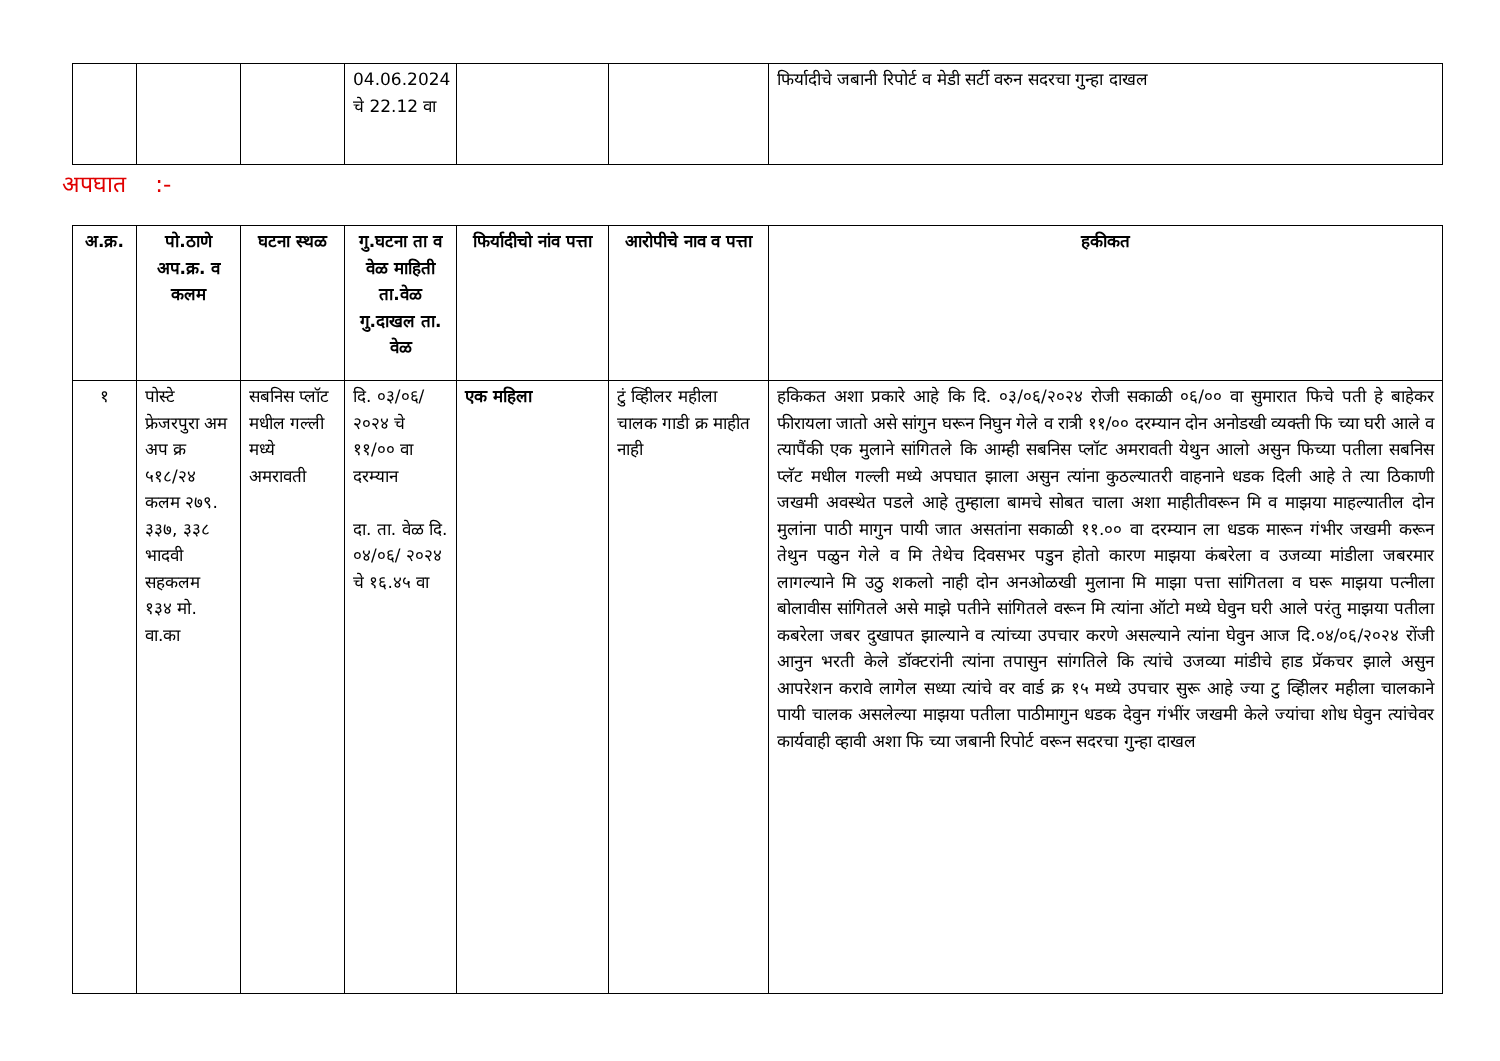| | | | 04.06.2024 चे 22.12 वा | | | फिर्यादीचे जबानी रिपोर्ट व मेडी सर्टी वरुन सदरचा गुन्हा दाखल |
अपघात :-
| अ.क्र. | पो.ठाणे अप.क्र. व कलम | घटना स्थळ | गु.घटना ता व वेळ माहिती ता.वेळ गु.दाखल ता. वेळ | फिर्यादीचो नांव पत्ता | आरोपीचे नाव व पत्ता | हकीकत |
| --- | --- | --- | --- | --- | --- | --- |
| १ | पोस्टे फ्रेजरपुरा अम अप क्र ५१८/२४ कलम २७९. ३३७, ३३८ भादवी सहकलम १३४ मो. वा.का | सबनिस प्लॉट मधील गल्ली मध्ये अमरावती | दि. ०३/०६/ २०२४ चे ११/०० वा दरम्यान दा. ता. वेळ दि. ०४/०६/ २०२४ चे १६.४५ वा | एक महिला | टुं व्हिीलर महीला चालक गाडी क्र माहीत नाही | हकिकत अशा प्रकारे आहे कि दि. ०३/०६/२०२४ रोजी सकाळी ०६/०० वा सुमारात फिचे पती हे बाहेकर फीरायला जातो असे सांगुन घरून निघुन गेले व रात्री ११/०० दरम्यान दोन अनोडखी व्यक्ती फि च्या घरी आले व त्यापैंकी एक मुलाने सांगितले कि आम्ही सबनिस प्लॉट अमरावती येथुन आलो असुन फिच्या पतीला सबनिस प्लॅट मधील गल्ली मध्ये अपघात झाला असुन त्यांना कुठल्यातरी वाहनाने धडक दिली आहे ते त्या ठिकाणी जखमी अवस्थेत पडले आहे तुम्हाला बामचे सोबत चाला अशा माहीतीवरून मि व माझया माहल्यातील दोन मुलांना पाठी मागुन पायी जात असतांना सकाळी ११.०० वा दरम्यान ला धडक मारून गंभीर जखमी करून तेथुन पळुन गेले व मि तेथेच दिवसभर पडुन होतो कारण माझया कंबरेला व उजव्या मांडीला जबरमार लागल्याने मि उठु शकलो नाही दोन अनओळखी मुलाना मि माझा पत्ता सांगितला व घरू माझया पत्नीला बोलावीस सांगितले असे माझे पतीने सांगितले वरून मि त्यांना ऑटो मध्ये घेवुन घरी आले परंतु माझया पतीला कबरेला जबर दुखापत झाल्याने व त्यांच्या उपचार करणे असल्याने त्यांना घेवुन आज दि.०४/०६/२०२४ रोंजी आनुन भरती केले डॉक्टरांनी त्यांना तपासुन सांगतिले कि त्यांचे उजव्या मांडीचे हाड प्रॅकचर झाले असुन आपरेशन करावे लागेल सध्या त्यांचे वर वार्ड क्र १५ मध्ये उपचार सुरू आहे ज्या टु व्हिीलर महीला चालकाने पायी चालक असलेल्या माझया पतीला पाठीमागुन धडक देवुन गंभींर जखमी केले ज्यांचा शोध घेवुन त्यांचेवर कार्यवाही व्हावी अशा फि च्या जबानी रिपोर्ट वरून सदरचा गुन्हा दाखल |